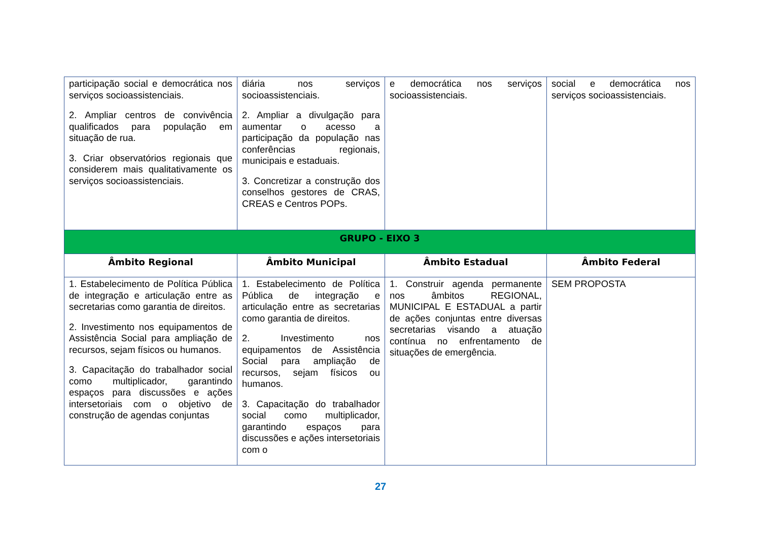| participação social e democrática nos serviços socioassistenciais. 2. Ampliar centros de convivência qualificados para população em situação de rua. 3. Criar observatórios regionais que considerem mais qualitativamente os serviços socioassistenciais. | diária nos serviços socioassistenciais. 2. Ampliar a divulgação para aumentar o acesso a participação da população nas conferências regionais, municipais e estaduais. 3. Concretizar a construção dos conselhos gestores de CRAS, CREAS e Centros POPs. | e democrática nos serviços socioassistenciais. | social e democrática nos serviços socioassistenciais. |
| GRUPO - EIXO 3 | | | |
| Âmbito Regional | Âmbito Municipal | Âmbito Estadual | Âmbito Federal |
| 1. Estabelecimento de Política Pública de integração e articulação entre as secretarias como garantia de direitos. 2. Investimento nos equipamentos de Assistência Social para ampliação de recursos, sejam físicos ou humanos. 3. Capacitação do trabalhador social como multiplicador, garantindo espaços para discussões e ações intersetoriais com o objetivo de construção de agendas conjuntas | 1. Estabelecimento de Política Pública de integração e articulação entre as secretarias como garantia de direitos. 2. Investimento nos equipamentos de Assistência Social para ampliação de recursos, sejam físicos ou humanos. 3. Capacitação do trabalhador social como multiplicador, garantindo espaços para discussões e ações intersetoriais com o | 1. Construir agenda permanente nos âmbitos REGIONAL, MUNICIPAL E ESTADUAL a partir de ações conjuntas entre diversas secretarias visando a atuação contínua no enfrentamento de situações de emergência. | SEM PROPOSTA |
27